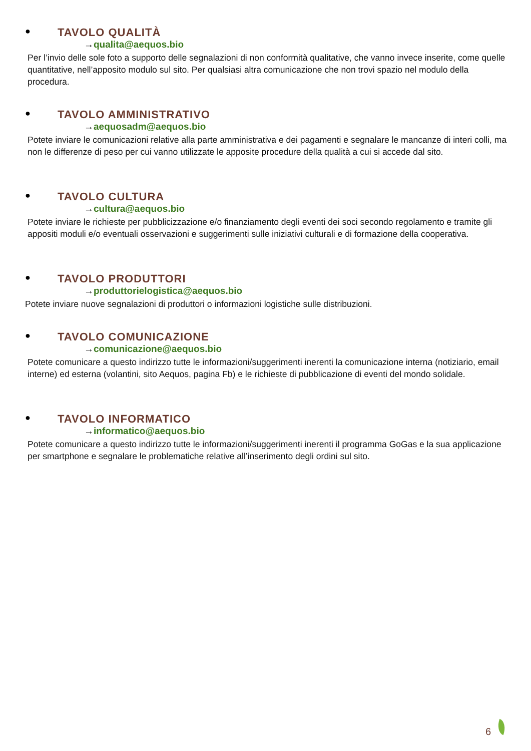● TAVOLO QUALITÀ
→qualita@aequos.bio
Per l’invio delle sole foto a supporto delle segnalazioni di non conformità qualitative, che vanno invece inserite, come quelle quantitative, nell’apposito modulo sul sito. Per qualsiasi altra comunicazione che non trovi spazio nel modulo della procedura.
● TAVOLO AMMINISTRATIVO
→aequosadm@aequos.bio
Potete inviare le comunicazioni relative alla parte amministrativa e dei pagamenti e segnalare le mancanze di interi colli, ma non le differenze di peso per cui vanno utilizzate le apposite procedure della qualità a cui si accede dal sito.
● TAVOLO CULTURA
→cultura@aequos.bio
Potete inviare le richieste per pubblicizzazione e/o finanziamento degli eventi dei soci secondo regolamento e tramite gli appositi moduli e/o eventuali osservazioni e suggerimenti sulle iniziativi culturali e di formazione della cooperativa.
● TAVOLO PRODUTTORI
→produttorielogistica@aequos.bio
Potete inviare nuove segnalazioni di produttori o informazioni logistiche sulle distribuzioni.
● TAVOLO COMUNICAZIONE
→comunicazione@aequos.bio
Potete comunicare a questo indirizzo tutte le informazioni/suggerimenti inerenti la comunicazione interna (notiziario, email interne) ed esterna (volantini, sito Aequos, pagina Fb) e le richieste di pubblicazione di eventi del mondo solidale.
● TAVOLO INFORMATICO
→informatico@aequos.bio
Potete comunicare a questo indirizzo tutte le informazioni/suggerimenti inerenti il programma GoGas e la sua applicazione per smartphone e segnalare le problematiche relative all’inserimento degli ordini sul sito.
6